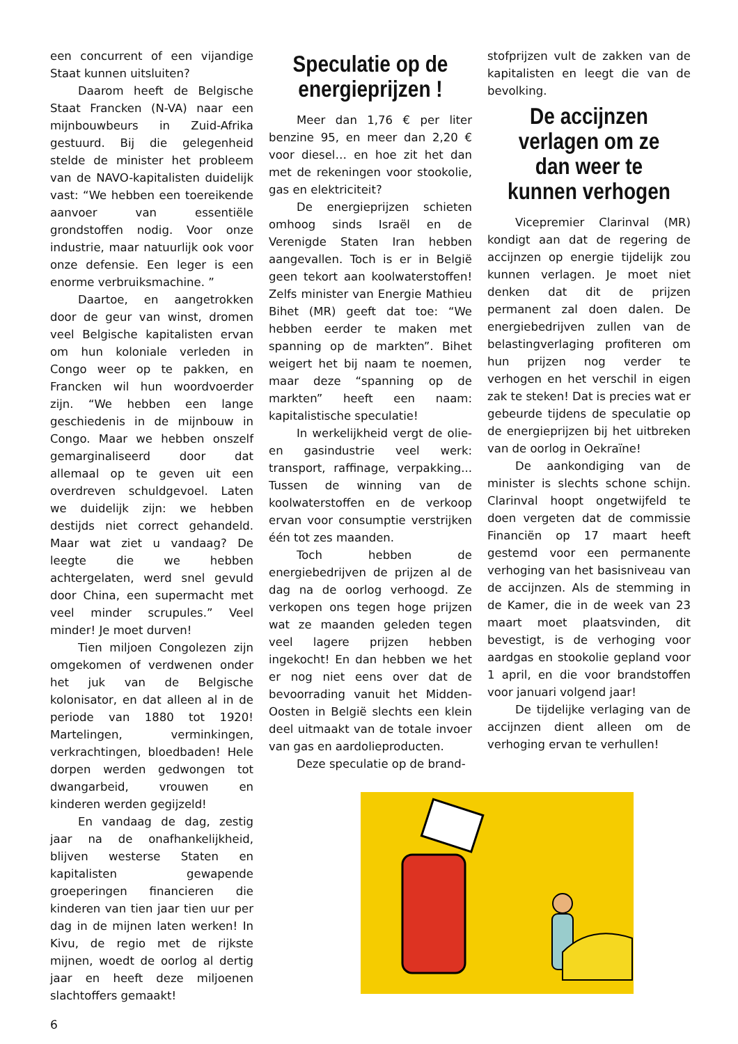een concurrent of een vijandige Staat kunnen uitsluiten?
Daarom heeft de Belgische Staat Francken (N-VA) naar een mijnbouwbeurs in Zuid-Afrika gestuurd. Bij die gelegenheid stelde de minister het probleem van de NAVO-kapitalisten duidelijk vast: “We hebben een toereikende aanvoer van essentiële grondstoffen nodig. Voor onze industrie, maar natuurlijk ook voor onze defensie. Een leger is een enorme verbruiksmachine. ”
Daartoe, en aangetrokken door de geur van winst, dromen veel Belgische kapitalisten ervan om hun koloniale verleden in Congo weer op te pakken, en Francken wil hun woordvoerder zijn. “We hebben een lange geschiedenis in de mijnbouw in Congo. Maar we hebben onszelf gemarginaliseerd door dat allemaal op te geven uit een overdreven schuldgevoel. Laten we duidelijk zijn: we hebben destijds niet correct gehandeld. Maar wat ziet u vandaag? De leegte die we hebben achtergelaten, werd snel gevuld door China, een supermacht met veel minder scrupules.” Veel minder! Je moet durven!
Tien miljoen Congolezen zijn omgekomen of verdwenen onder het juk van de Belgische kolonisator, en dat alleen al in de periode van 1880 tot 1920! Martelingen, verminkingen, verkrachtingen, bloedbaden! Hele dorpen werden gedwongen tot dwangarbeid, vrouwen en kinderen werden gegijzeld!
En vandaag de dag, zestig jaar na de onafhankelijkheid, blijven westerse Staten en kapitalisten gewapende groeperingen financieren die kinderen van tien jaar tien uur per dag in de mijnen laten werken! In Kivu, de regio met de rijkste mijnen, woedt de oorlog al dertig jaar en heeft deze miljoenen slachtoffers gemaakt!
Speculatie op de energieprijzen !
Meer dan 1,76 € per liter benzine 95, en meer dan 2,20 € voor diesel… en hoe zit het dan met de rekeningen voor stookolie, gas en elektriciteit?
De energieprijzen schieten omhoog sinds Israël en de Verenigde Staten Iran hebben aangevallen. Toch is er in België geen tekort aan koolwaterstoffen! Zelfs minister van Energie Mathieu Bihet (MR) geeft dat toe: “We hebben eerder te maken met spanning op de markten”. Bihet weigert het bij naam te noemen, maar deze “spanning op de markten” heeft een naam: kapitalistische speculatie!
In werkelijkheid vergt de olie- en gasindustrie veel werk: transport, raffinage, verpakking... Tussen de winning van de koolwaterstoffen en de verkoop ervan voor consumptie verstrijken één tot zes maanden.
Toch hebben de energiebedrijven de prijzen al de dag na de oorlog verhoogd. Ze verkopen ons tegen hoge prijzen wat ze maanden geleden tegen veel lagere prijzen hebben ingekocht! En dan hebben we het er nog niet eens over dat de bevoorrading vanuit het Midden-Oosten in België slechts een klein deel uitmaakt van de totale invoer van gas en aardolieproducten.
Deze speculatie op de brand-
stofprijzen vult de zakken van de kapitalisten en leegt die van de bevolking.
De accijnzen verlagen om ze dan weer te kunnen verhogen
Vicepremier Clarinval (MR) kondigt aan dat de regering de accijnzen op energie tijdelijk zou kunnen verlagen. Je moet niet denken dat dit de prijzen permanent zal doen dalen. De energiebedrijven zullen van de belastingverlaging profiteren om hun prijzen nog verder te verhogen en het verschil in eigen zak te steken! Dat is precies wat er gebeurde tijdens de speculatie op de energieprijzen bij het uitbreken van de oorlog in Oekraïne!
De aankondiging van de minister is slechts schone schijn. Clarinval hoopt ongetwijfeld te doen vergeten dat de commissie Financiën op 17 maart heeft gestemd voor een permanente verhoging van het basisniveau van de accijnzen. Als de stemming in de Kamer, die in de week van 23 maart moet plaatsvinden, dit bevestigt, is de verhoging voor aardgas en stookolie gepland voor 1 april, en die voor brandstoffen voor januari volgend jaar!
De tijdelijke verlaging van de accijnzen dient alleen om de verhoging ervan te verhullen!
6